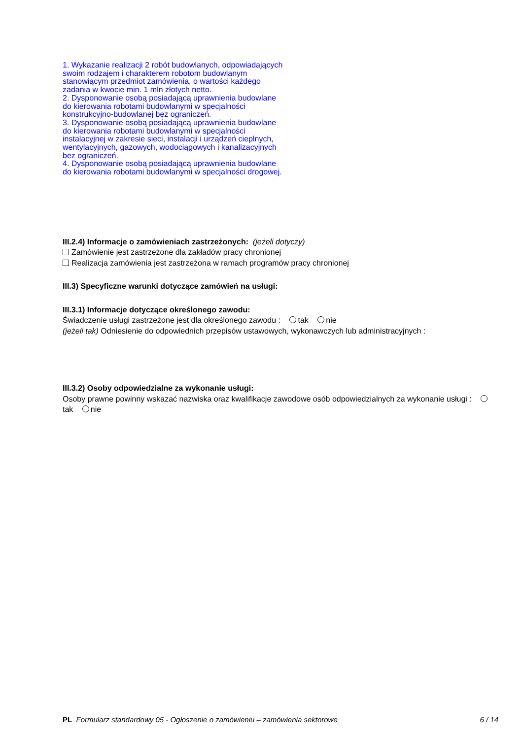1. Wykazanie realizacji 2 robót budowlanych, odpowiadających swoim rodzajem i charakterem robotom budowlanym stanowiącym przedmiot zamówienia, o wartości każdego zadania w kwocie min. 1 mln złotych netto.
2. Dysponowanie osobą posiadającą uprawnienia budowlane do kierowania robotami budowlanymi w specjalności konstrukcyjno-budowlanej bez ograniczeń.
3. Dysponowanie osobą posiadającą uprawnienia budowlane do kierowania robotami budowlanymi w specjalności instalacyjnej w zakresie sieci, instalacji i urządzeń cieplnych, wentylacyjnych, gazowych, wodociągowych i kanalizacyjnych bez ograniczeń.
4. Dysponowanie osobą posiadającą uprawnienia budowlane do kierowania robotami budowlanymi w specjalności drogowej.
III.2.4) Informacje o zamówieniach zastrzeżonych: (jeżeli dotyczy)
Zamówienie jest zastrzeżone dla zakładów pracy chronionej
Realizacja zamówienia jest zastrzeżona w ramach programów pracy chronionej
III.3) Specyficzne warunki dotyczące zamówień na usługi:
III.3.1) Informacje dotyczące określonego zawodu:
Świadczenie usługi zastrzeżone jest dla określonego zawodu : tak nie
(jeżeli tak) Odniesienie do odpowiednich przepisów ustawowych, wykonawczych lub administracyjnych :
III.3.2) Osoby odpowiedzialne za wykonanie usługi:
Osoby prawne powinny wskazać nazwiska oraz kwalifikacje zawodowe osób odpowiedzialnych za wykonanie usługi : tak nie
PL Formularz standardowy 05 - Ogłoszenie o zamówieniu – zamówienia sektorowe 6 / 14